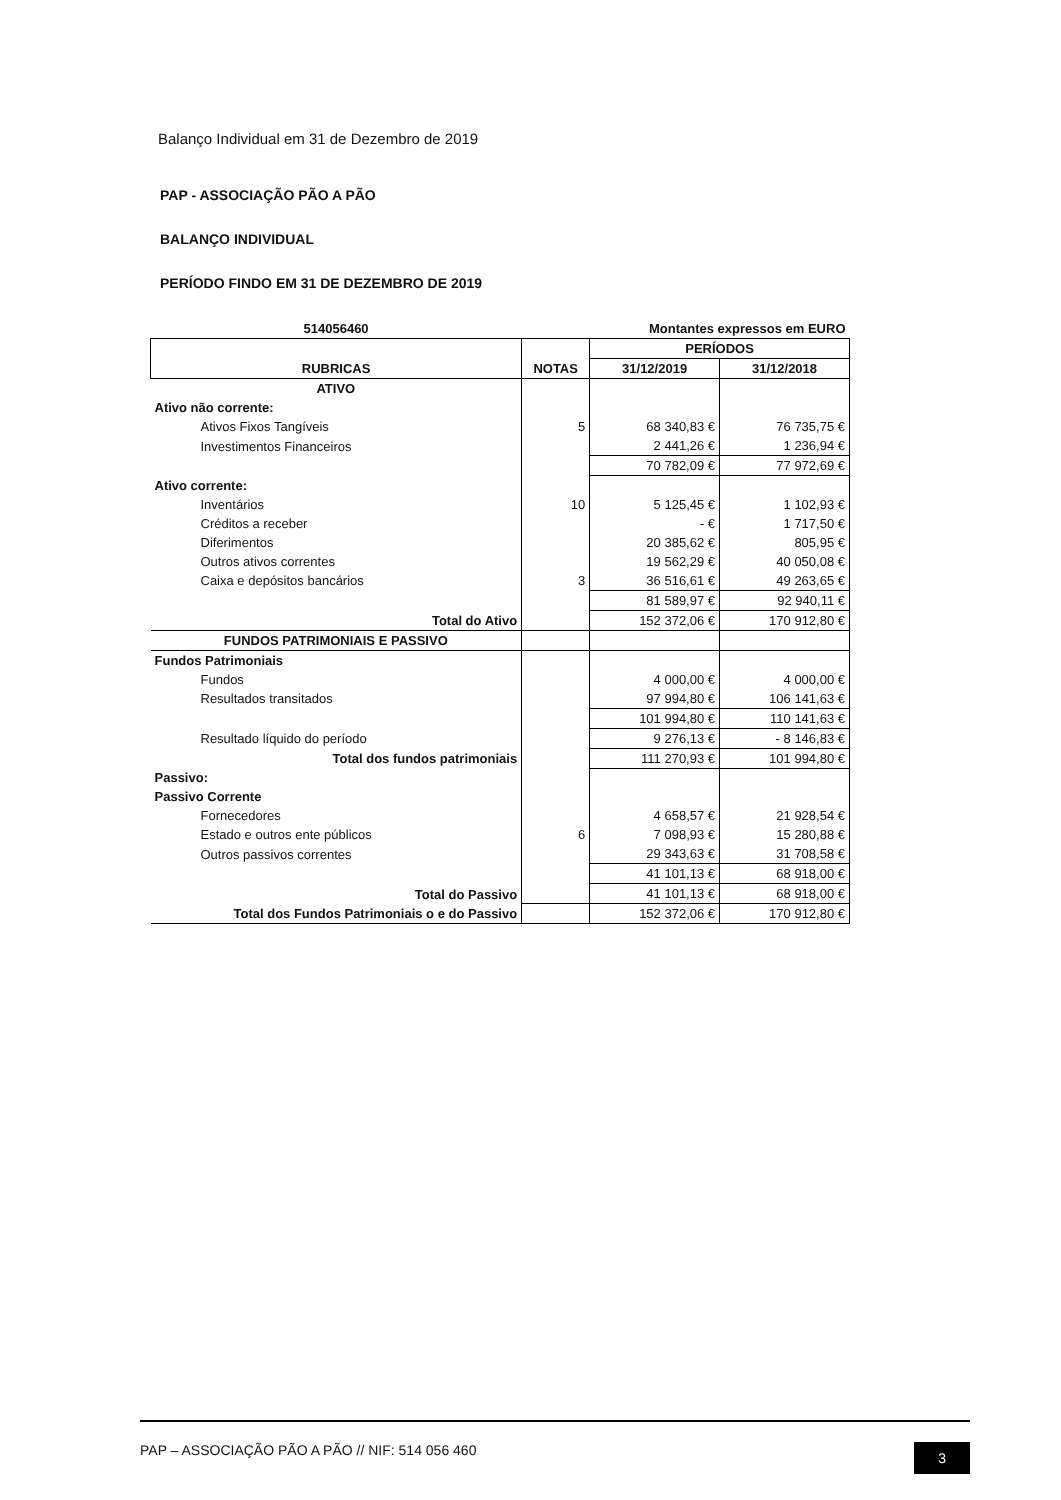Balanço Individual em 31 de Dezembro de 2019
PAP - ASSOCIAÇÃO PÃO A PÃO
BALANÇO INDIVIDUAL
PERÍODO FINDO EM 31 DE DEZEMBRO DE 2019
| 514056460 | | Montantes expressos em EURO | |
| RUBRICAS | NOTAS | PERÍODOS | |
| | | 31/12/2019 | 31/12/2018 |
| ATIVO | | | |
| Ativo não corrente: | | | |
| Ativos Fixos Tangíveis | 5 | 68 340,83 € | 76 735,75 € |
| Investimentos Financeiros | | 2 441,26 € | 1 236,94 € |
| | | 70 782,09 € | 77 972,69 € |
| Ativo corrente: | | | |
| Inventários | 10 | 5 125,45 € | 1 102,93 € |
| Créditos a receber | | - € | 1 717,50 € |
| Diferimentos | | 20 385,62 € | 805,95 € |
| Outros ativos correntes | | 19 562,29 € | 40 050,08 € |
| Caixa e depósitos bancários | 3 | 36 516,61 € | 49 263,65 € |
| | | 81 589,97 € | 92 940,11 € |
| Total do Ativo | | 152 372,06 € | 170 912,80 € |
| FUNDOS PATRIMONIAIS E PASSIVO | | | |
| Fundos Patrimoniais | | | |
| Fundos | | 4 000,00 € | 4 000,00 € |
| Resultados transitados | | 97 994,80 € | 106 141,63 € |
| | | 101 994,80 € | 110 141,63 € |
| Resultado líquido do período | | 9 276,13 € | - 8 146,83 € |
| Total dos fundos patrimoniais | | 111 270,93 € | 101 994,80 € |
| Passivo: | | | |
| Passivo Corrente | | | |
| Fornecedores | | 4 658,57 € | 21 928,54 € |
| Estado e outros ente públicos | 6 | 7 098,93 € | 15 280,88 € |
| Outros passivos correntes | | 29 343,63 € | 31 708,58 € |
| | | 41 101,13 € | 68 918,00 € |
| Total do Passivo | | 41 101,13 € | 68 918,00 € |
| Total dos Fundos Patrimoniais o e do Passivo | | 152 372,06 € | 170 912,80 € |
PAP – ASSOCIAÇÃO PÃO A PÃO // NIF: 514 056 460 3